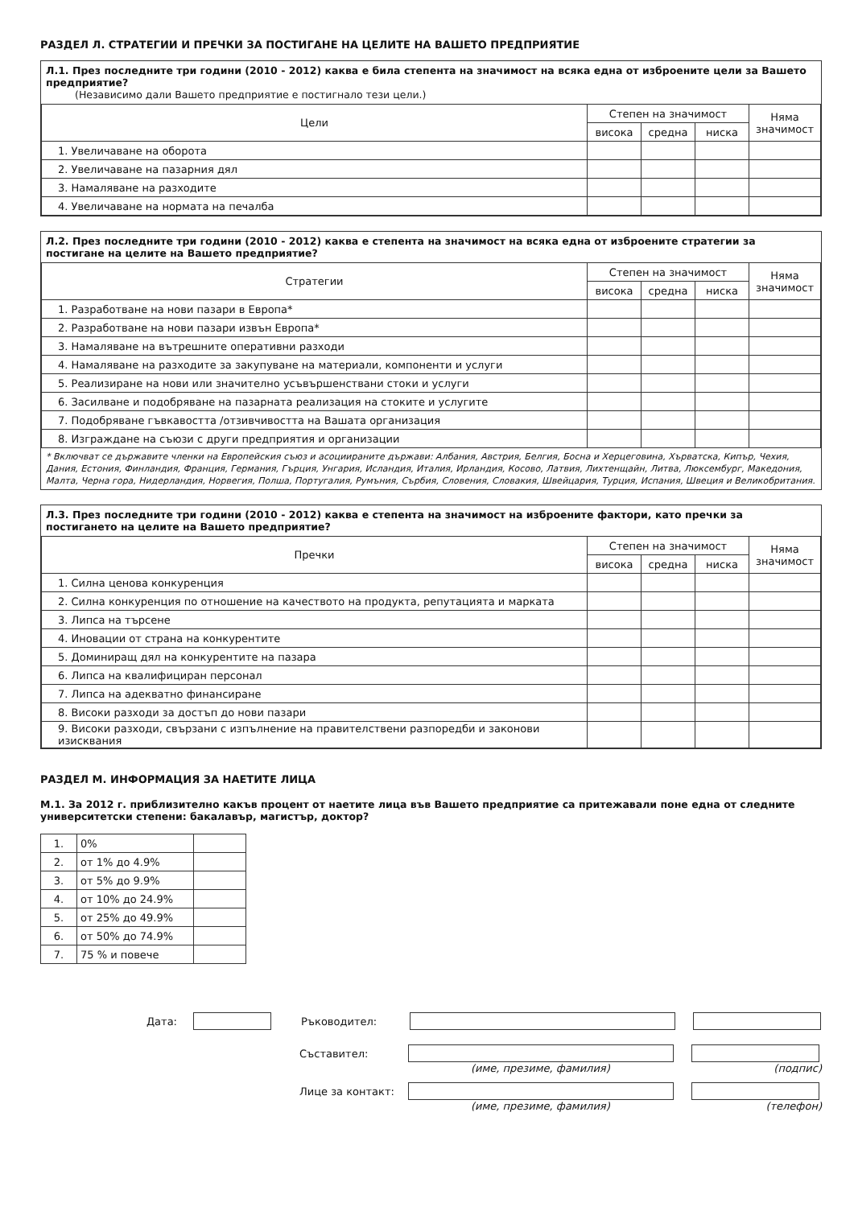РАЗДЕЛ Л. СТРАТЕГИИ И ПРЕЧКИ ЗА ПОСТИГАНЕ НА ЦЕЛИТЕ НА ВАШЕТО ПРЕДПРИЯТИЕ
Л.1. През последните три години (2010 - 2012) каква е била степента на значимост на всяка една от изброените цели за Вашето предприятие?
(Независимо дали Вашето предприятие е постигнало тези цели.)
| Цели | Степен на значимост | | | Няма значимост |
| --- | --- | --- | --- | --- |
| | висока | средна | ниска | |
| 1. Увеличаване на оборота | | | | |
| 2. Увеличаване на пазарния дял | | | | |
| 3. Намаляване на разходите | | | | |
| 4. Увеличаване на нормата на печалба | | | | |
Л.2. През последните три години (2010 - 2012) каква е степента на значимост на всяка една от изброените стратегии за постигане на целите на Вашето предприятие?
| Стратегии | Степен на значимост | | | Няма значимост |
| --- | --- | --- | --- | --- |
| | висока | средна | ниска | |
| 1. Разработване на нови пазари в Европа* | | | | |
| 2. Разработване на нови пазари извън Европа* | | | | |
| 3. Намаляване на вътрешните оперативни разходи | | | | |
| 4. Намаляване на разходите за закупуване на материали, компоненти и услуги | | | | |
| 5. Реализиране на нови или значително усъвършенствани стоки и услуги | | | | |
| 6. Засилване и подобряване на пазарната реализация на стоките и услугите | | | | |
| 7. Подобряване гъвкавостта /отзивчивостта на Вашата организация | | | | |
| 8. Изграждане на съюзи с други предприятия и организации | | | | |
* Включват се държавите членки на Европейския съюз и асоциираните държави: Албания, Австрия, Белгия, Босна и Херцеговина, Хърватска, Кипър, Чехия, Дания, Естония, Финландия, Франция, Германия, Гърция, Унгария, Исландия, Италия, Ирландия, Косово, Латвия, Лихтенщайн, Литва, Люксембург, Македония, Малта, Черна гора, Нидерландия, Норвегия, Полша, Португалия, Румъния, Сърбия, Словения, Словакия, Швейцария, Турция, Испания, Швеция и Великобритания.
Л.3. През последните три години (2010 - 2012) каква е степента на значимост на изброените фактори, като пречки за постигането на целите на Вашето предприятие?
| Пречки | Степен на значимост | | | Няма значимост |
| --- | --- | --- | --- | --- |
| | висока | средна | ниска | |
| 1. Силна ценова конкуренция | | | | |
| 2. Силна конкуренция по отношение на качеството на продукта, репутацията и марката | | | | |
| 3. Липса на търсене | | | | |
| 4. Иновации от страна на конкурентите | | | | |
| 5. Доминиращ дял на конкурентите на пазара | | | | |
| 6. Липса на квалифициран персонал | | | | |
| 7. Липса на адекватно финансиране | | | | |
| 8. Високи разходи за достъп до нови пазари | | | | |
| 9. Високи разходи, свързани с изпълнение на правителствени разпоредби и законови изисквания | | | | |
РАЗДЕЛ М. ИНФОРМАЦИЯ ЗА НАЕТИТЕ ЛИЦА
М.1. За 2012 г. приблизително какъв процент от наетите лица във Вашето предприятие са притежавали поне една от следните университетски степени: бакалавър, магистър, доктор?
| 1. | 0% | |
| 2. | от 1% до 4.9% | |
| 3. | от 5% до 9.9% | |
| 4. | от 10% до 24.9% | |
| 5. | от 25% до 49.9% | |
| 6. | от 50% до 74.9% | |
| 7. | 75 % и повече | |
Дата: Ръководител:
Съставител:
(име, презиме, фамилия) (подпис)
Лице за контакт:
(име, презиме, фамилия) (телефон)